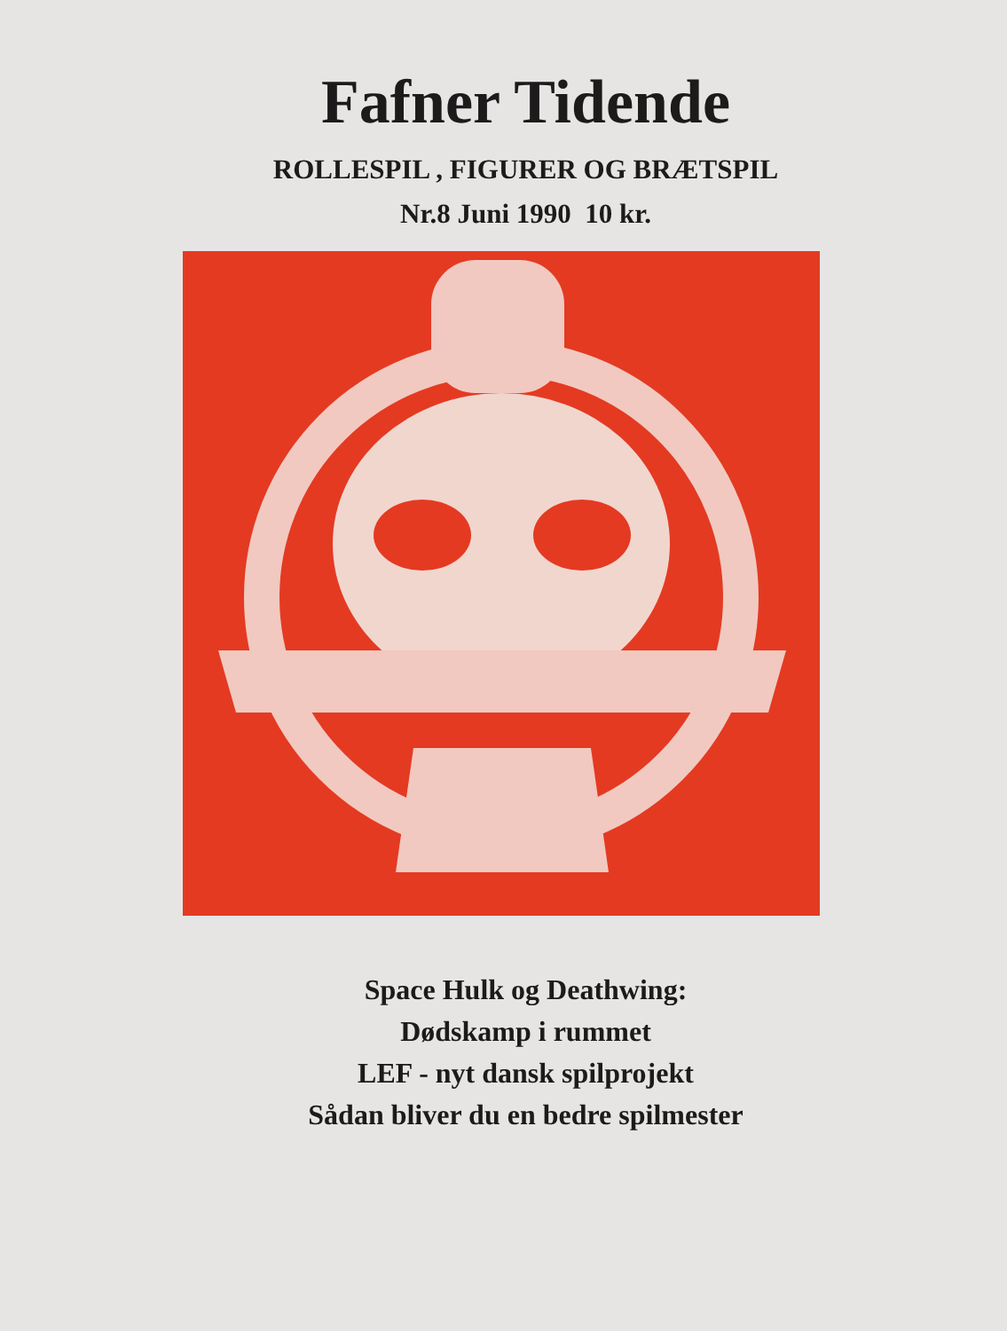Fafner Tidende
ROLLESPIL , FIGURER OG BRÆTSPIL
Nr.8 Juni 1990 10 kr.
Space Hulk og Deathwing:
Dødskamp i rummet
LEF - nyt dansk spilprojekt
Sådan bliver du en bedre spilmester